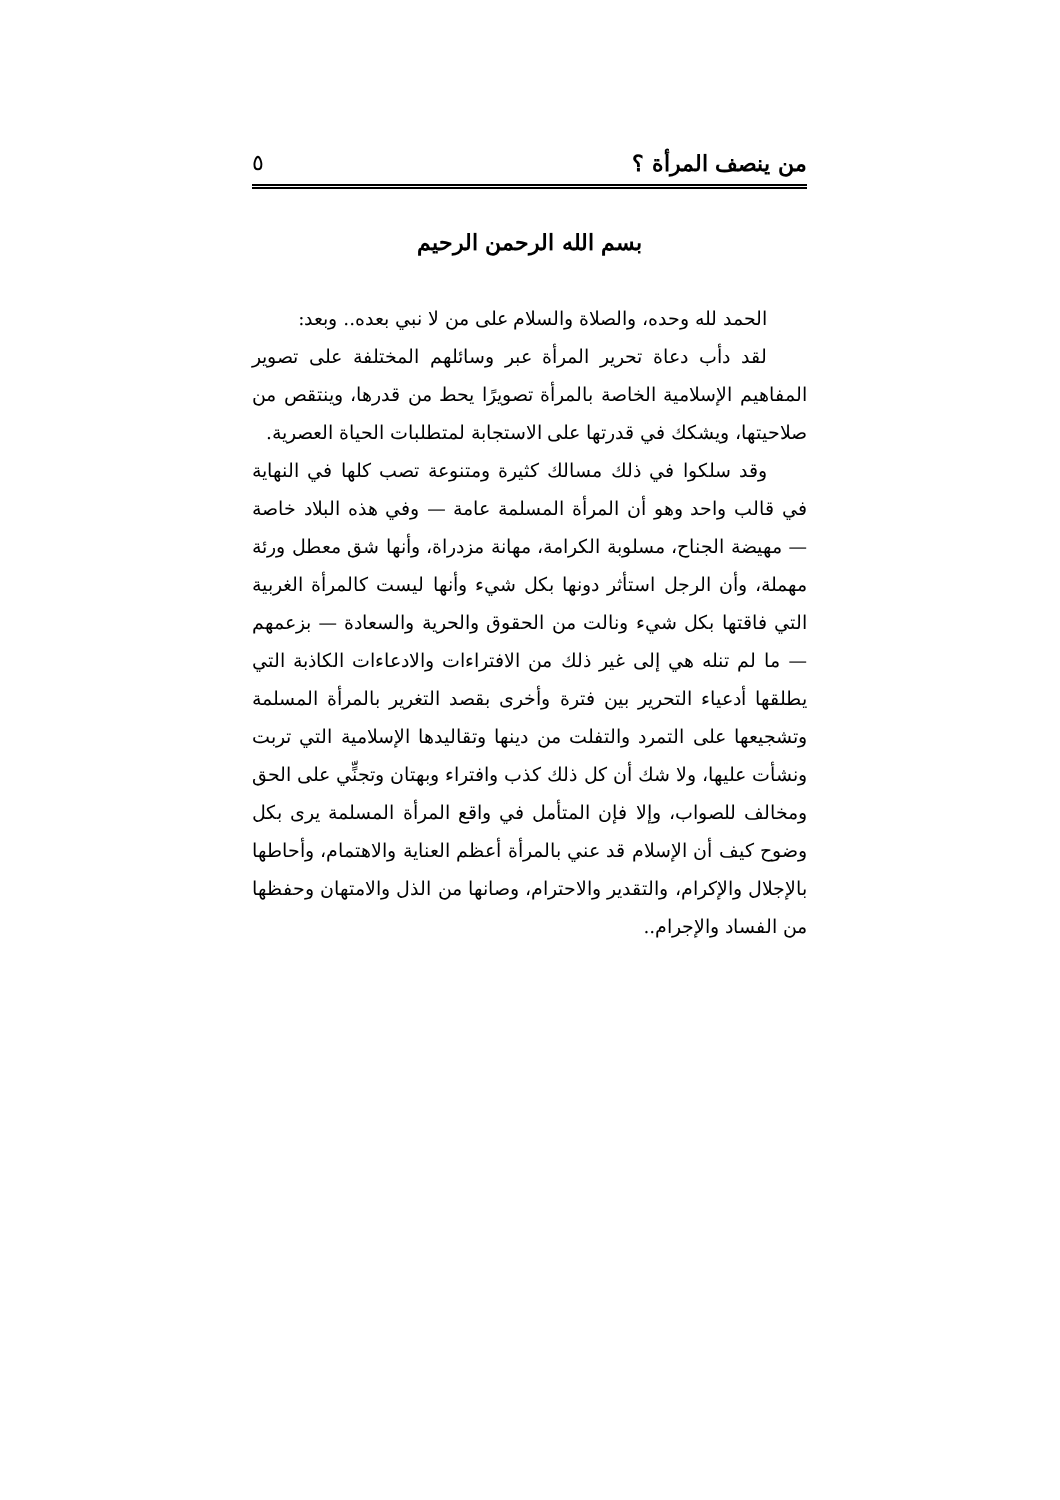من ينصف المرأة ؟ ٥
بسم الله الرحمن الرحيم
الحمد لله وحده، والصلاة والسلام على من لا نبي بعده.. وبعد:
لقد دأب دعاة تحرير المرأة عبر وسائلهم المختلفة على تصوير المفاهيم الإسلامية الخاصة بالمرأة تصويرًا يحط من قدرها، وينتقص من صلاحيتها، ويشكك في قدرتها على الاستجابة لمتطلبات الحياة العصرية.
وقد سلكوا في ذلك مسالك كثيرة ومتنوعة تصب كلها في النهاية في قالب واحد وهو أن المرأة المسلمة عامة — وفي هذه البلاد خاصة — مهيضة الجناح، مسلوبة الكرامة، مهانة مزدراة، وأنها شق معطل ورئة مهملة، وأن الرجل استأثر دونها بكل شيء وأنها ليست كالمرأة الغربية التي فاقتها بكل شيء ونالت من الحقوق والحرية والسعادة — بزعمهم — ما لم تنله هي إلى غير ذلك من الافتراءات والادعاءات الكاذبة التي يطلقها أدعياء التحرير بين فترة وأخرى بقصد التغرير بالمرأة المسلمة وتشجيعها على التمرد والتفلت من دينها وتقاليدها الإسلامية التي تربت ونشأت عليها، ولا شك أن كل ذلك كذب وافتراء وبهتان وتجنٍّي على الحق ومخالف للصواب، وإلا فإن المتأمل في واقع المرأة المسلمة يرى بكل وضوح كيف أن الإسلام قد عني بالمرأة أعظم العناية والاهتمام، وأحاطها بالإجلال والإكرام، والتقدير والاحترام، وصانها من الذل والامتهان وحفظها من الفساد والإجرام..